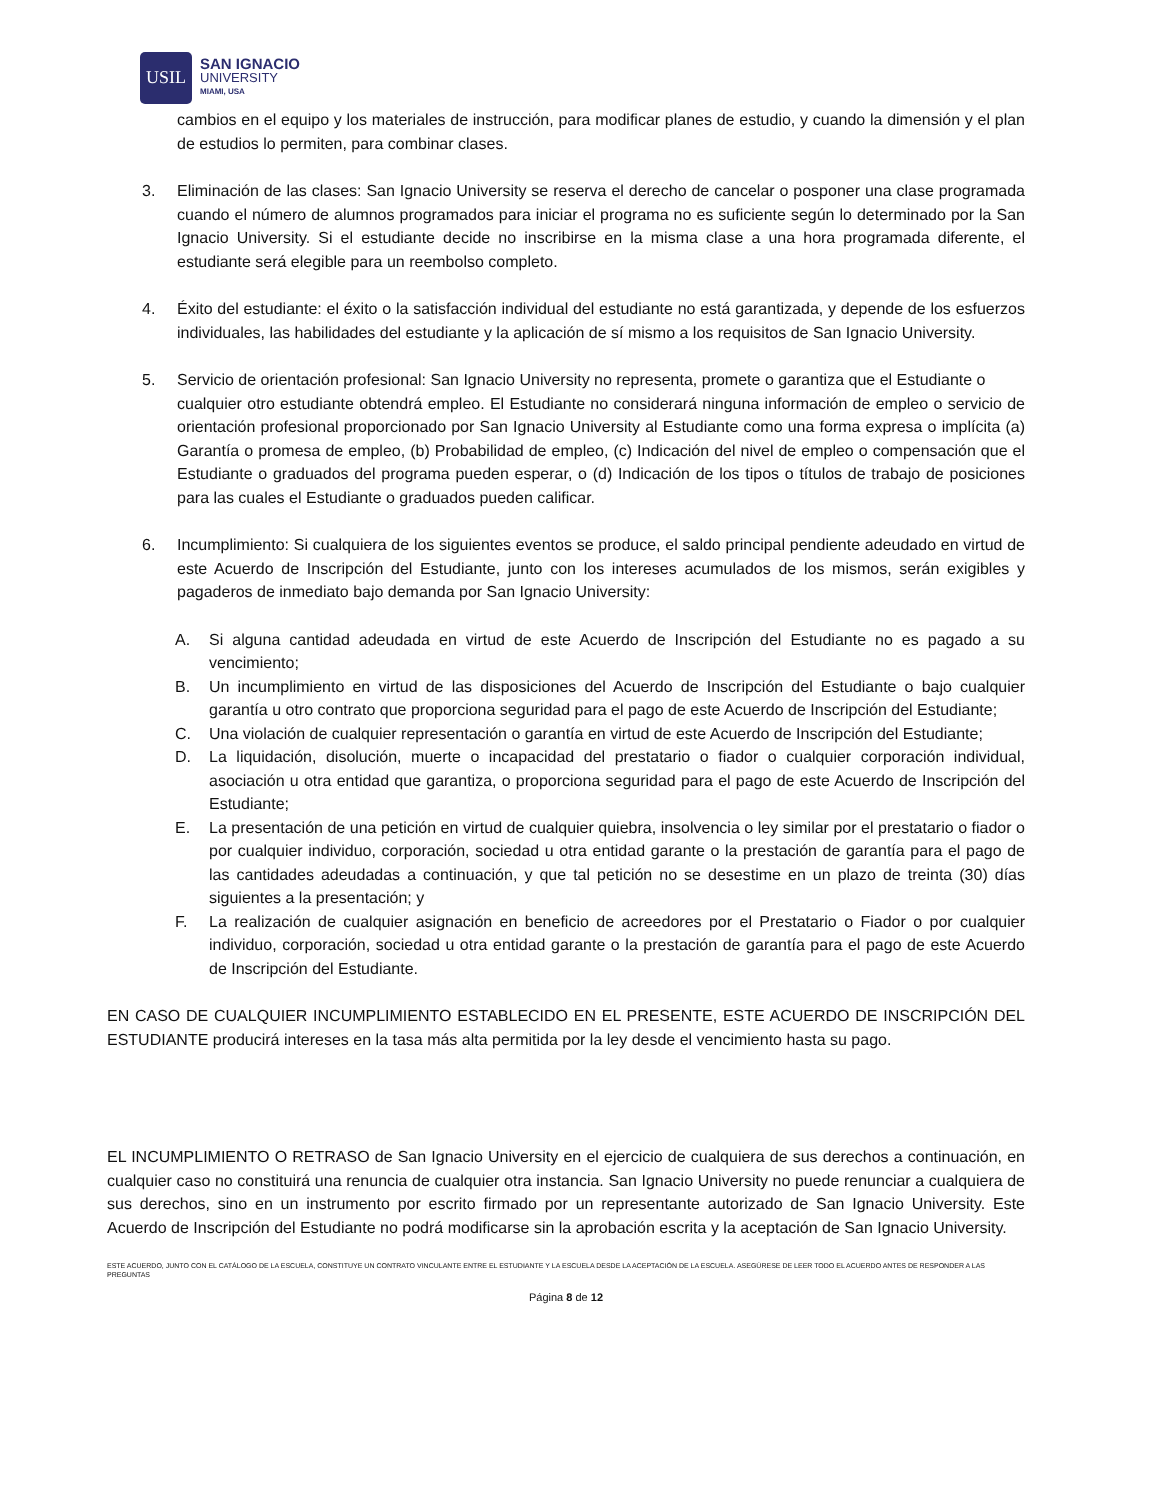USIL
SAN IGNACIO
UNIVERSITY
MIAMI, USA
cambios en el equipo y los materiales de instrucción, para modificar planes de estudio, y cuando la dimensión y el plan de estudios lo permiten, para combinar clases.
3. Eliminación de las clases: San Ignacio University se reserva el derecho de cancelar o posponer una clase programada cuando el número de alumnos programados para iniciar el programa no es suficiente según lo determinado por la San Ignacio University. Si el estudiante decide no inscribirse en la misma clase a una hora programada diferente, el estudiante será elegible para un reembolso completo.
4. Éxito del estudiante: el éxito o la satisfacción individual del estudiante no está garantizada, y depende de los esfuerzos individuales, las habilidades del estudiante y la aplicación de sí mismo a los requisitos de San Ignacio University.
5. Servicio de orientación profesional: San Ignacio University no representa, promete o garantiza que el Estudiante o
cualquier otro estudiante obtendrá empleo. El Estudiante no considerará ninguna información de empleo o servicio de orientación profesional proporcionado por San Ignacio University al Estudiante como una forma expresa o implícita (a) Garantía o promesa de empleo, (b) Probabilidad de empleo, (c) Indicación del nivel de empleo o compensación que el Estudiante o graduados del programa pueden esperar, o (d) Indicación de los tipos o títulos de trabajo de posiciones para las cuales el Estudiante o graduados pueden calificar.
6. Incumplimiento: Si cualquiera de los siguientes eventos se produce, el saldo principal pendiente adeudado en virtud de este Acuerdo de Inscripción del Estudiante, junto con los intereses acumulados de los mismos, serán exigibles y pagaderos de inmediato bajo demanda por San Ignacio University:
A. Si alguna cantidad adeudada en virtud de este Acuerdo de Inscripción del Estudiante no es pagado a su vencimiento;
B. Un incumplimiento en virtud de las disposiciones del Acuerdo de Inscripción del Estudiante o bajo cualquier garantía u otro contrato que proporciona seguridad para el pago de este Acuerdo de Inscripción del Estudiante;
C. Una violación de cualquier representación o garantía en virtud de este Acuerdo de Inscripción del Estudiante;
D. La liquidación, disolución, muerte o incapacidad del prestatario o fiador o cualquier corporación individual, asociación u otra entidad que garantiza, o proporciona seguridad para el pago de este Acuerdo de Inscripción del Estudiante;
E. La presentación de una petición en virtud de cualquier quiebra, insolvencia o ley similar por el prestatario o fiador o por cualquier individuo, corporación, sociedad u otra entidad garante o la prestación de garantía para el pago de las cantidades adeudadas a continuación, y que tal petición no se desestime en un plazo de treinta (30) días siguientes a la presentación; y
F. La realización de cualquier asignación en beneficio de acreedores por el Prestatario o Fiador o por cualquier individuo, corporación, sociedad u otra entidad garante o la prestación de garantía para el pago de este Acuerdo de Inscripción del Estudiante.
EN CASO DE CUALQUIER INCUMPLIMIENTO ESTABLECIDO EN EL PRESENTE, ESTE ACUERDO DE INSCRIPCIÓN DEL ESTUDIANTE producirá intereses en la tasa más alta permitida por la ley desde el vencimiento hasta su pago.
EL INCUMPLIMIENTO O RETRASO de San Ignacio University en el ejercicio de cualquiera de sus derechos a continuación, en cualquier caso no constituirá una renuncia de cualquier otra instancia. San Ignacio University no puede renunciar a cualquiera de sus derechos, sino en un instrumento por escrito firmado por un representante autorizado de San Ignacio University. Este Acuerdo de Inscripción del Estudiante no podrá modificarse sin la aprobación escrita y la aceptación de San Ignacio University.
ESTE ACUERDO, JUNTO CON EL CATÁLOGO DE LA ESCUELA, CONSTITUYE UN CONTRATO VINCULANTE ENTRE EL ESTUDIANTE Y LA ESCUELA DESDE LA ACEPTACIÓN DE LA ESCUELA. ASEGÚRESE DE LEER TODO EL ACUERDO ANTES DE RESPONDER A LAS PREGUNTAS
Página 8 de 12